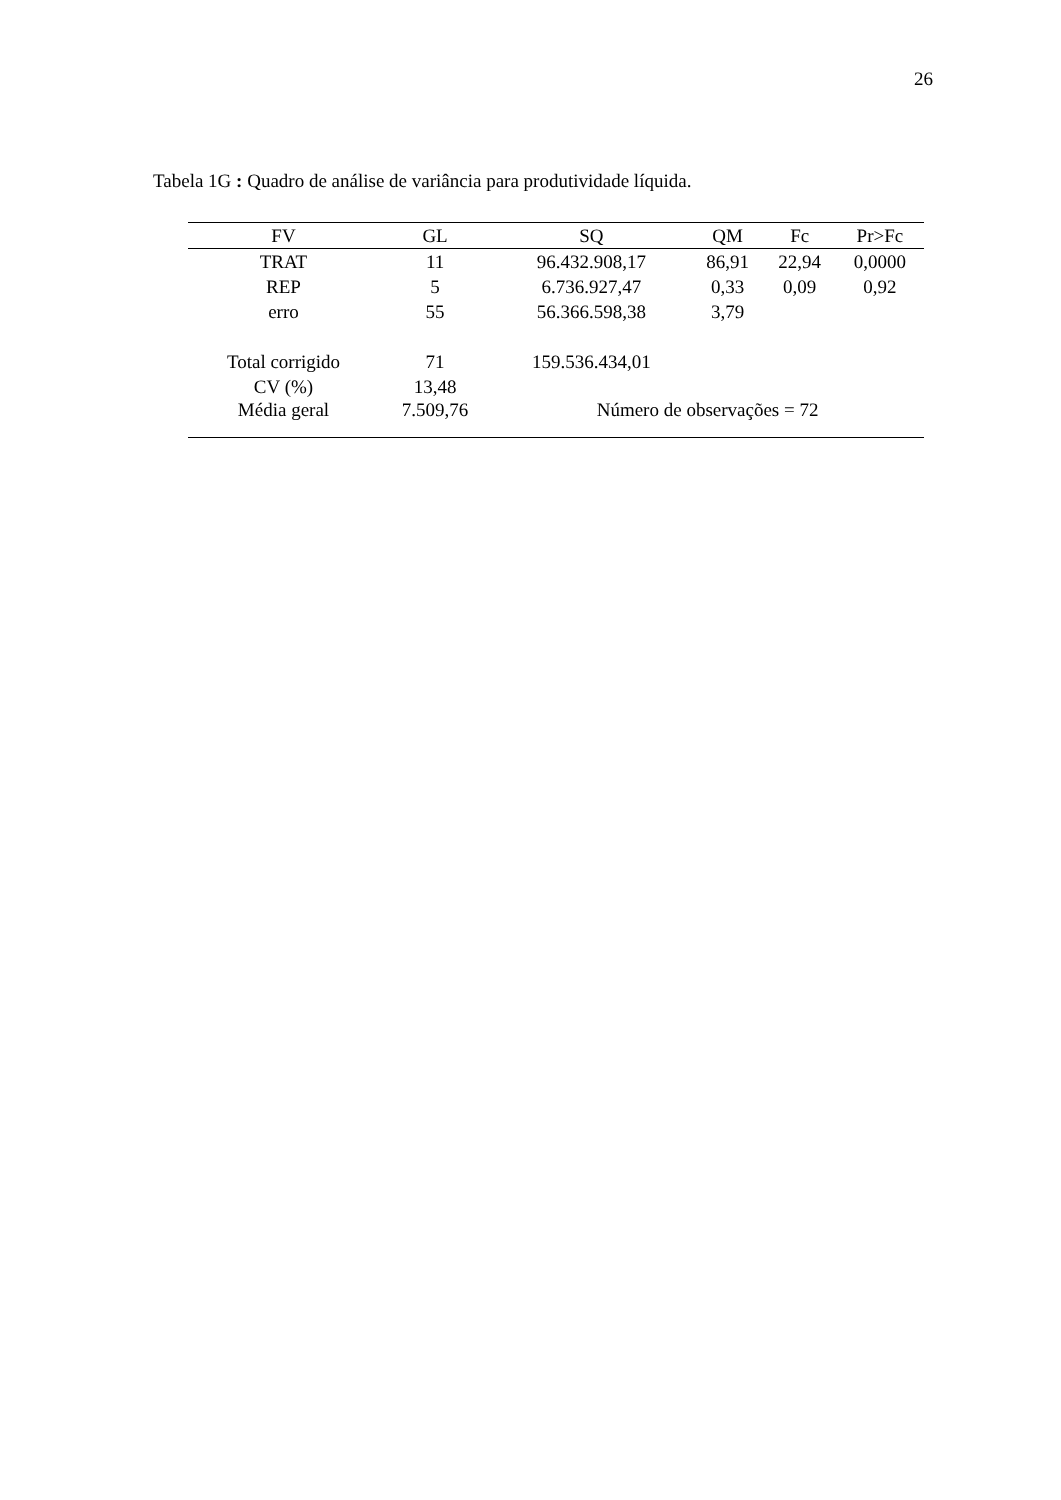26
Tabela 1G : Quadro de análise de variância para produtividade líquida.
| FV | GL | SQ | QM | Fc | Pr>Fc |
| --- | --- | --- | --- | --- | --- |
| TRAT | 11 | 96.432.908,17 | 86,91 | 22,94 | 0,0000 |
| REP | 5 | 6.736.927,47 | 0,33 | 0,09 | 0,92 |
| erro | 55 | 56.366.598,38 | 3,79 | | |
| Total corrigido | 71 | 159.536.434,01 | | | |
| CV (%) | 13,48 | | | | |
| Média geral | 7.509,76 | Número de observações = 72 | | | |